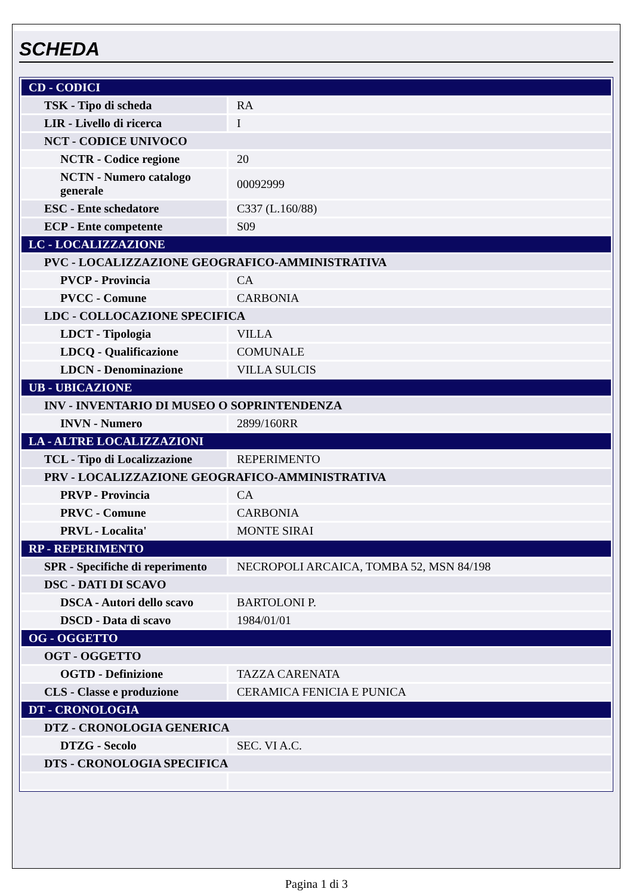SCHEDA
| CD - CODICI | |
| TSK - Tipo di scheda | RA |
| LIR - Livello di ricerca | I |
| NCT - CODICE UNIVOCO | |
| NCTR - Codice regione | 20 |
| NCTN - Numero catalogo generale | 00092999 |
| ESC - Ente schedatore | C337 (L.160/88) |
| ECP - Ente competente | S09 |
| LC - LOCALIZZAZIONE | |
| PVC - LOCALIZZAZIONE GEOGRAFICO-AMMINISTRATIVA | |
| PVCP - Provincia | CA |
| PVCC - Comune | CARBONIA |
| LDC - COLLOCAZIONE SPECIFICA | |
| LDCT - Tipologia | VILLA |
| LDCQ - Qualificazione | COMUNALE |
| LDCN - Denominazione | VILLA SULCIS |
| UB - UBICAZIONE | |
| INV - INVENTARIO DI MUSEO O SOPRINTENDENZA | |
| INVN - Numero | 2899/160RR |
| LA - ALTRE LOCALIZZAZIONI | |
| TCL - Tipo di Localizzazione | REPERIMENTO |
| PRV - LOCALIZZAZIONE GEOGRAFICO-AMMINISTRATIVA | |
| PRVP - Provincia | CA |
| PRVC - Comune | CARBONIA |
| PRVL - Localita' | MONTE SIRAI |
| RP - REPERIMENTO | |
| SPR - Specifiche di reperimento | NECROPOLI ARCAICA, TOMBA 52, MSN 84/198 |
| DSC - DATI DI SCAVO | |
| DSCA - Autori dello scavo | BARTOLONI P. |
| DSCD - Data di scavo | 1984/01/01 |
| OG - OGGETTO | |
| OGT - OGGETTO | |
| OGTD - Definizione | TAZZA CARENATA |
| CLS - Classe e produzione | CERAMICA FENICIA E PUNICA |
| DT - CRONOLOGIA | |
| DTZ - CRONOLOGIA GENERICA | |
| DTZG - Secolo | SEC. VI A.C. |
| DTS - CRONOLOGIA SPECIFICA | |
Pagina 1 di 3